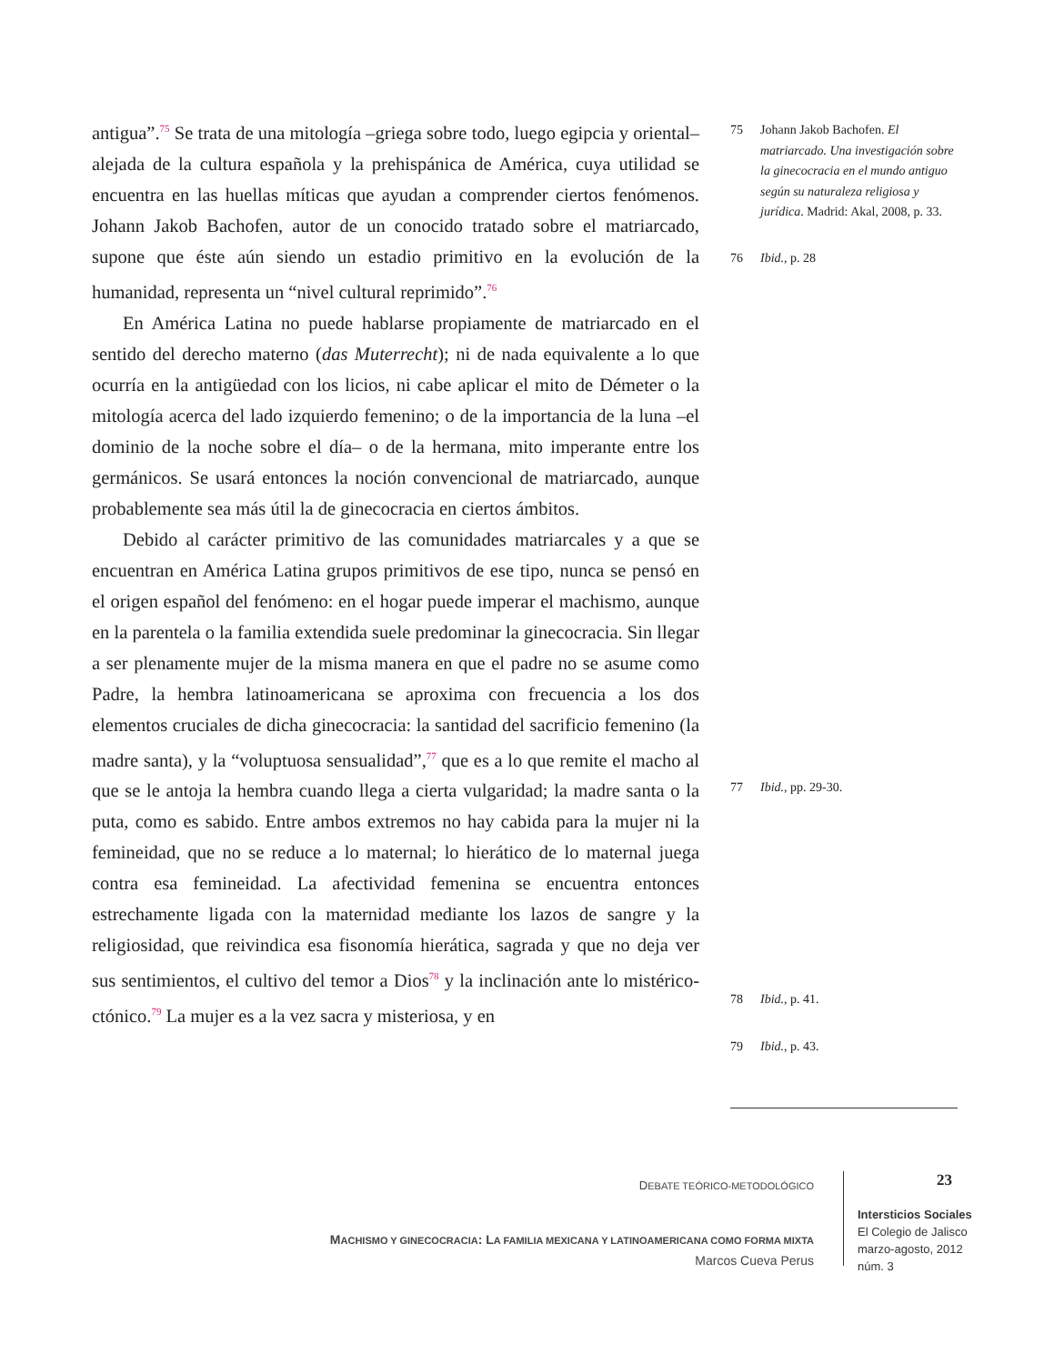antigua”.<sup>75</sup> Se trata de una mitología –griega sobre todo, luego egipcia y oriental– alejada de la cultura española y la prehispánica de América, cuya utilidad se encuentra en las huellas míticas que ayudan a comprender ciertos fenómenos. Johann Jakob Bachofen, autor de un conocido tratado sobre el matriarcado, supone que éste aún siendo un estadio primitivo en la evolución de la humanidad, representa un “nivel cultural reprimido”.<sup>76</sup>
En América Latina no puede hablarse propiamente de matriarcado en el sentido del derecho materno (das Muterrecht); ni de nada equivalente a lo que ocurría en la antigüedad con los licios, ni cabe aplicar el mito de Démeter o la mitología acerca del lado izquierdo femenino; o de la importancia de la luna –el dominio de la noche sobre el día– o de la hermana, mito imperante entre los germánicos. Se usará entonces la noción convencional de matriarcado, aunque probablemente sea más útil la de ginecocracia en ciertos ámbitos.
Debido al carácter primitivo de las comunidades matriarcales y a que se encuentran en América Latina grupos primitivos de ese tipo, nunca se pensó en el origen español del fenómeno: en el hogar puede imperar el machismo, aunque en la parentela o la familia extendida suele predominar la ginecocracia. Sin llegar a ser plenamente mujer de la misma manera en que el padre no se asume como Padre, la hembra latinoamericana se aproxima con frecuencia a los dos elementos cruciales de dicha ginecocracia: la santidad del sacrificio femenino (la madre santa), y la “voluptuosa sensualidad”,<sup>77</sup> que es a lo que remite el macho al que se le antoja la hembra cuando llega a cierta vulgaridad; la madre santa o la puta, como es sabido. Entre ambos extremos no hay cabida para la mujer ni la femineidad, que no se reduce a lo maternal; lo hierático de lo maternal juega contra esa femineidad. La afectividad femenina se encuentra entonces estrechamente ligada con la maternidad mediante los lazos de sangre y la religiosidad, que reivindica esa fisonomía hierática, sagrada y que no deja ver sus sentimientos, el cultivo del temor a Dios<sup>78</sup> y la inclinación ante lo mistérico-ctónico.<sup>79</sup> La mujer es a la vez sacra y misteriosa, y en
75 Johann Jakob Bachofen. El matriarcado. Una investigación sobre la ginecocracia en el mundo antiguo según su naturaleza religiosa y jurídica. Madrid: Akal, 2008, p. 33.
76 Ibid., p. 28
77 Ibid., pp. 29-30.
78 Ibid., p. 41.
79 Ibid., p. 43.
DEBATE TEÓRICO-METODOLÓGICO
MACHISMO Y GINECOCRACIA: LA FAMILIA MEXICANA Y LATINOAMERICANA COMO FORMA MIXTA
Marcos Cueva Perus
23
Intersticios Sociales
El Colegio de Jalisco
marzo-agosto, 2012
núm. 3